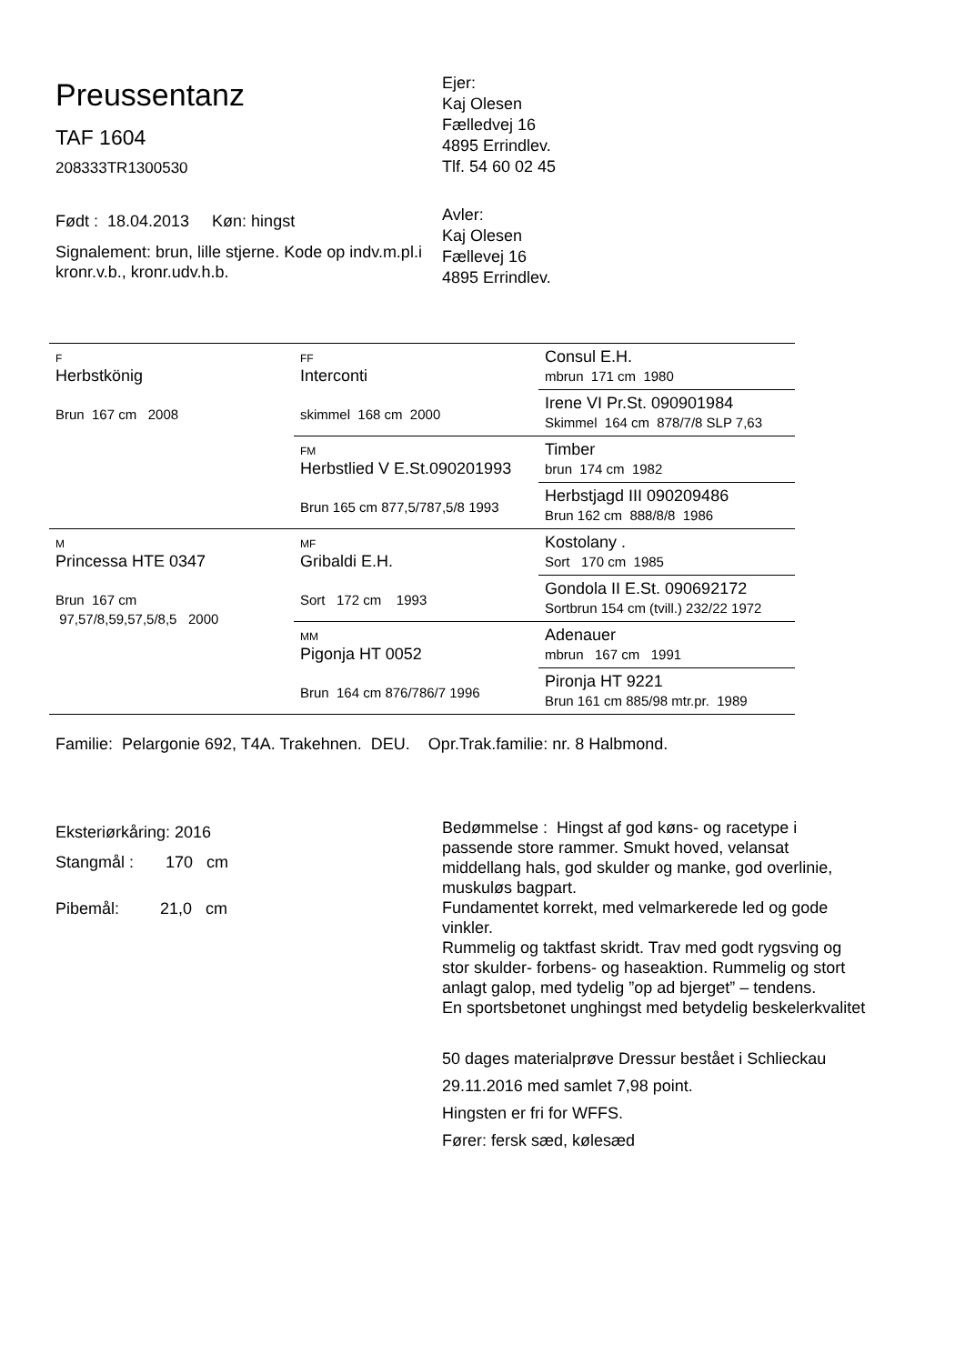Preussentanz
TAF 1604
208333TR1300530
Født : 18.04.2013 Køn: hingst
Signalement: brun, lille stjerne. Kode op indv.m.pl.i kronr.v.b., kronr.udv.h.b.
Ejer:
Kaj Olesen
Fælledvej 16
4895 Errindlev.
Tlf. 54 60 02 45
Avler:
Kaj Olesen
Fællevej 16
4895 Errindlev.
| F Herbstkönig Brun 167 cm 2008 | FF Interconti skimmel 168 cm 2000 | Consul E.H. mbrun 171 cm 1980 |
| | | Irene VI Pr.St. 090901984 Skimmel 164 cm 878/7/8 SLP 7,63 |
| | FM Herbstlied V E.St.090201993 Brun 165 cm 877,5/787,5/8 1993 | Timber brun 174 cm 1982 |
| | | Herbstjagd III 090209486 Brun 162 cm 888/8/8 1986 |
| M Princessa HTE 0347 Brun 167 cm 97,57/8,59,57,5/8,5 2000 | MF Gribaldi E.H. Sort 172 cm 1993 | Kostolany . Sort 170 cm 1985 |
| | | Gondola II E.St. 090692172 Sortbrun 154 cm (tvill.) 232/22 1972 |
| | MM Pigonja HT 0052 Brun 164 cm 876/786/7 1996 | Adenauer mbrun 167 cm 1991 |
| | | Pironja HT 9221 Brun 161 cm 885/98 mtr.pr. 1989 |
Familie: Pelargonie 692, T4A. Trakehnen. DEU. Opr.Trak.familie: nr. 8 Halbmond.
Eksteriørkåring: 2016
Stangmål : 170 cm
Pibemål: 21,0 cm
Bedømmelse : Hingst af god køns- og racetype i passende store rammer. Smukt hoved, velansat middellang hals, god skulder og manke, god overlinie, muskuløs bagpart.
Fundamentet korrekt, med velmarkerede led og gode vinkler.
Rummelig og taktfast skridt. Trav med godt rygsving og stor skulder- forbens- og haseaktion. Rummelig og stort anlagt galop, med tydelig ”op ad bjerget” – tendens.
En sportsbetonet unghingst med betydelig beskelerkvalitet
50 dages materialprøve Dressur bestået i Schlieckau
29.11.2016 med samlet 7,98 point.
Hingsten er fri for WFFS.
Fører: fersk sæd, kølesæd